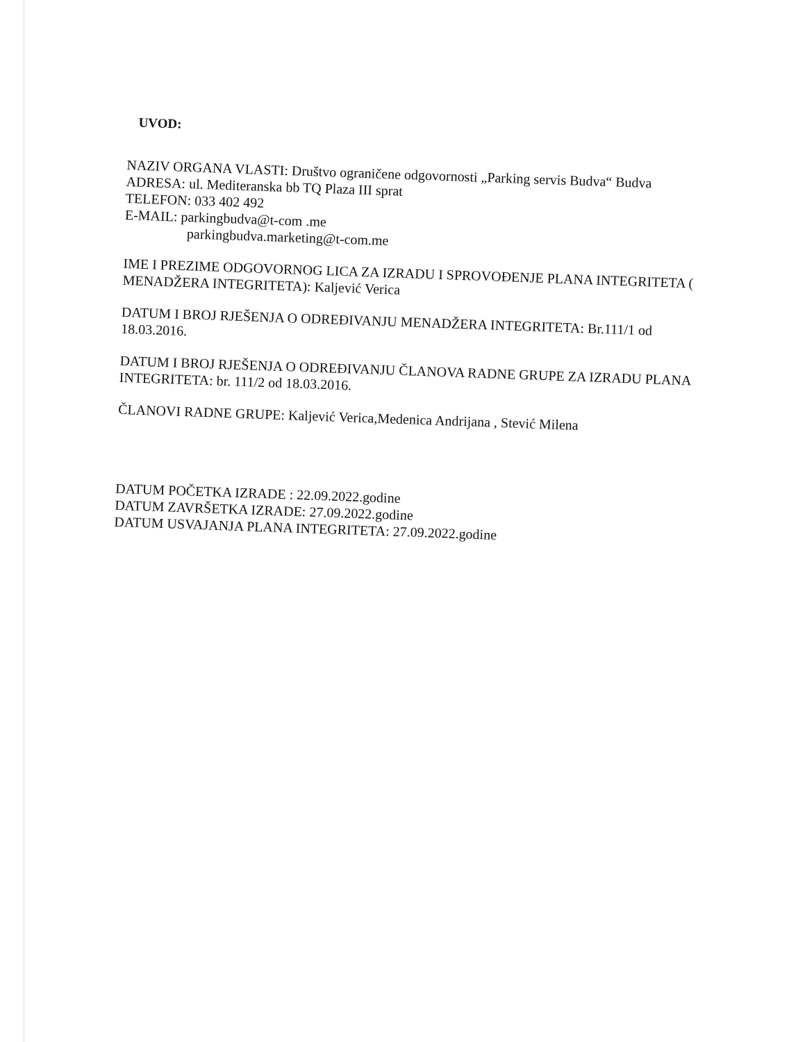UVOD:
NAZIV ORGANA VLASTI: Društvo ograničene odgovornosti „Parking servis Budva“ Budva
ADRESA: ul. Mediteranska bb TQ Plaza III sprat
TELEFON: 033 402 492
E-MAIL: parkingbudva@t-com .me
parkingbudva.marketing@t-com.me
IME I PREZIME ODGOVORNOG LICA ZA IZRADU I SPROVOĐENJE PLANA INTEGRITETA ( MENADŽERA INTEGRITETA): Kaljević Verica
DATUM I BROJ RJEŠENJA O ODREĐIVANJU MENADŽERA INTEGRITETA: Br.111/1 od 18.03.2016.
DATUM I BROJ RJEŠENJA O ODREĐIVANJU ČLANOVA RADNE GRUPE ZA IZRADU PLANA INTEGRITETA: br. 111/2 od 18.03.2016.
ČLANOVI RADNE GRUPE: Kaljević Verica,Medenica Andrijana , Stević Milena
DATUM POČETKA IZRADE : 22.09.2022.godine
DATUM ZAVRŠETKA IZRADE: 27.09.2022.godine
DATUM USVAJANJA PLANA INTEGRITETA: 27.09.2022.godine